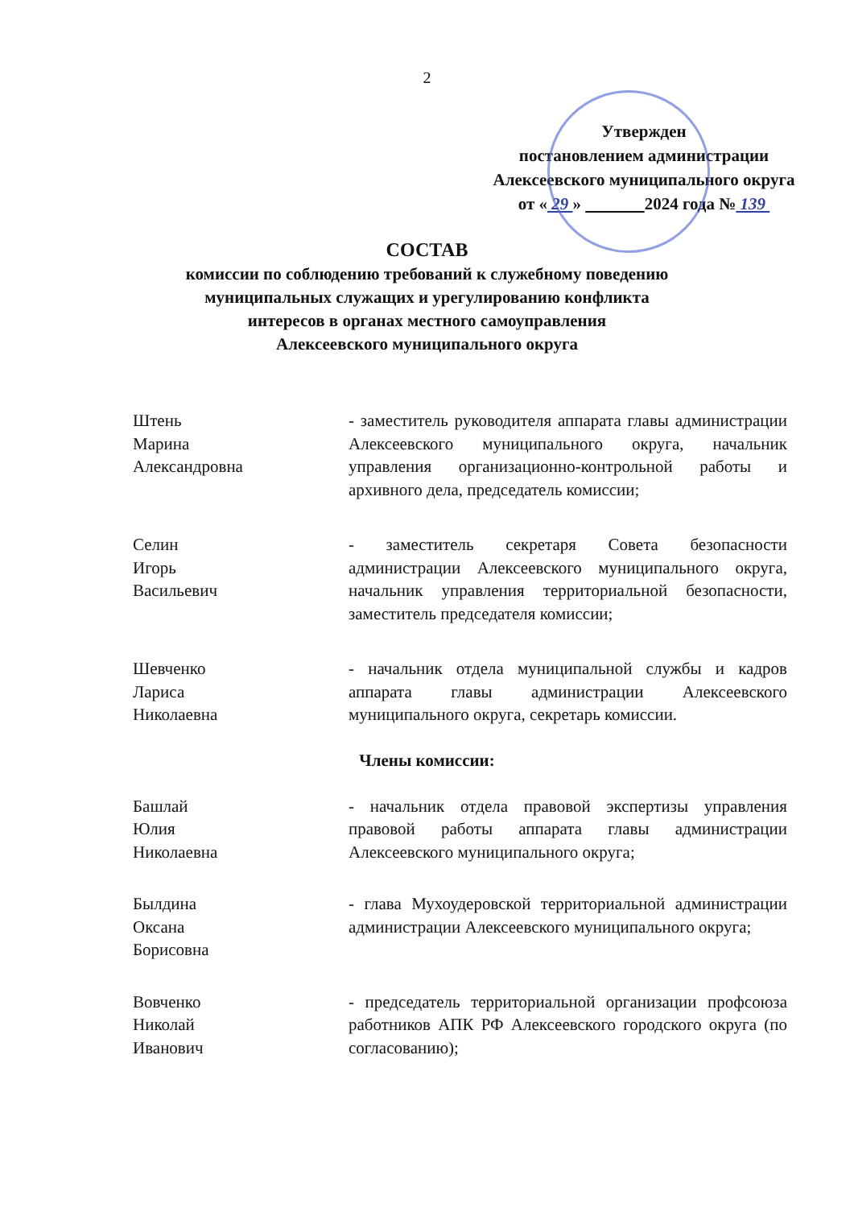2
Утвержден
постановлением администрации
Алексеевского муниципального округа
от « 29 » 2024 года № 139
СОСТАВ
комиссии по соблюдению требований к служебному поведению
муниципальных служащих и урегулированию конфликта
интересов в органах местного самоуправления
Алексеевского муниципального округа
Штень
Марина
Александровна
- заместитель руководителя аппарата главы администрации Алексеевского муниципального округа, начальник управления организационно-контрольной работы и архивного дела, председатель комиссии;
Селин
Игорь
Васильевич
- заместитель секретаря Совета безопасности администрации Алексеевского муниципального округа, начальник управления территориальной безопасности, заместитель председателя комиссии;
Шевченко
Лариса
Николаевна
- начальник отдела муниципальной службы и кадров аппарата главы администрации Алексеевского муниципального округа, секретарь комиссии.
Члены комиссии:
Башлай
Юлия
Николаевна
- начальник отдела правовой экспертизы управления правовой работы аппарата главы администрации Алексеевского муниципального округа;
Былдина
Оксана
Борисовна
- глава Мухоудеровской территориальной администрации администрации Алексеевского муниципального округа;
Вовченко
Николай
Иванович
- председатель территориальной организации профсоюза работников АПК РФ Алексеевского городского округа (по согласованию);